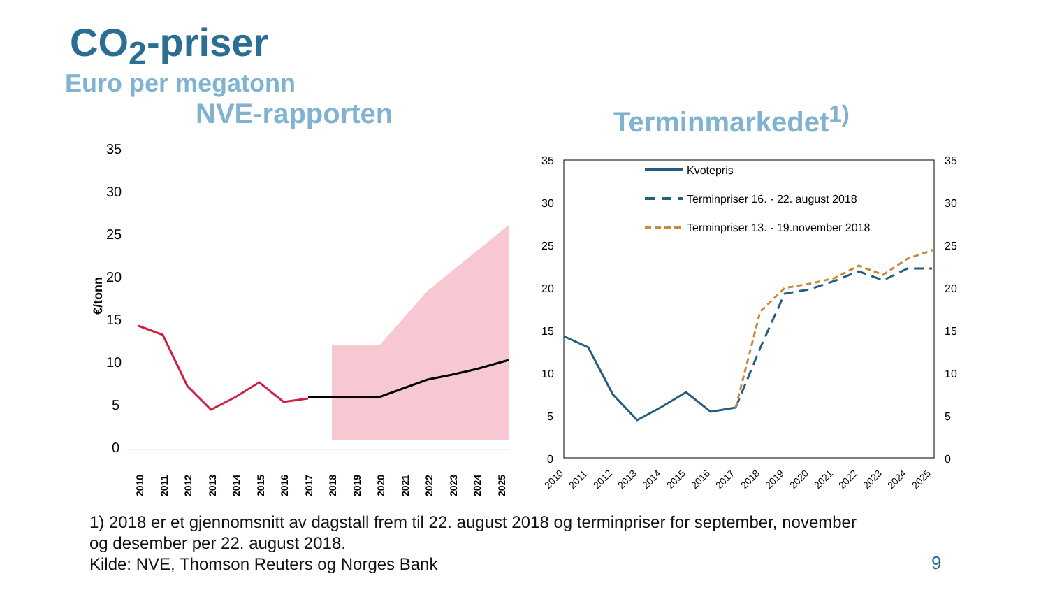CO<sub>2</sub>-priser
Euro per megatonn
NVE-rapporten Terminmarkedet<sup>1)</sup>
35
30
25
20
15
10
5
0
€/tonn
2010
2011
2012
2013
2014
2015
2016
2017
2018
2019
2020
2021
2022
2023
2024
2025
35
30
25
20
15
10
5
0
35
30
25
20
15
10
5
0
Kvotepris
Terminpriser 16. - 22. august 2018
Terminpriser 13. - 19.november 2018
2010
2011
2012
2013
2014
2015
2016
2017
2018
2019
2020
2021
2022
2023
2024
2025
1) 2018 er et gjennomsnitt av dagstall frem til 22. august 2018 og terminpriser for september, november
og desember per 22. august 2018.
Kilde: NVE, Thomson Reuters og Norges Bank
9